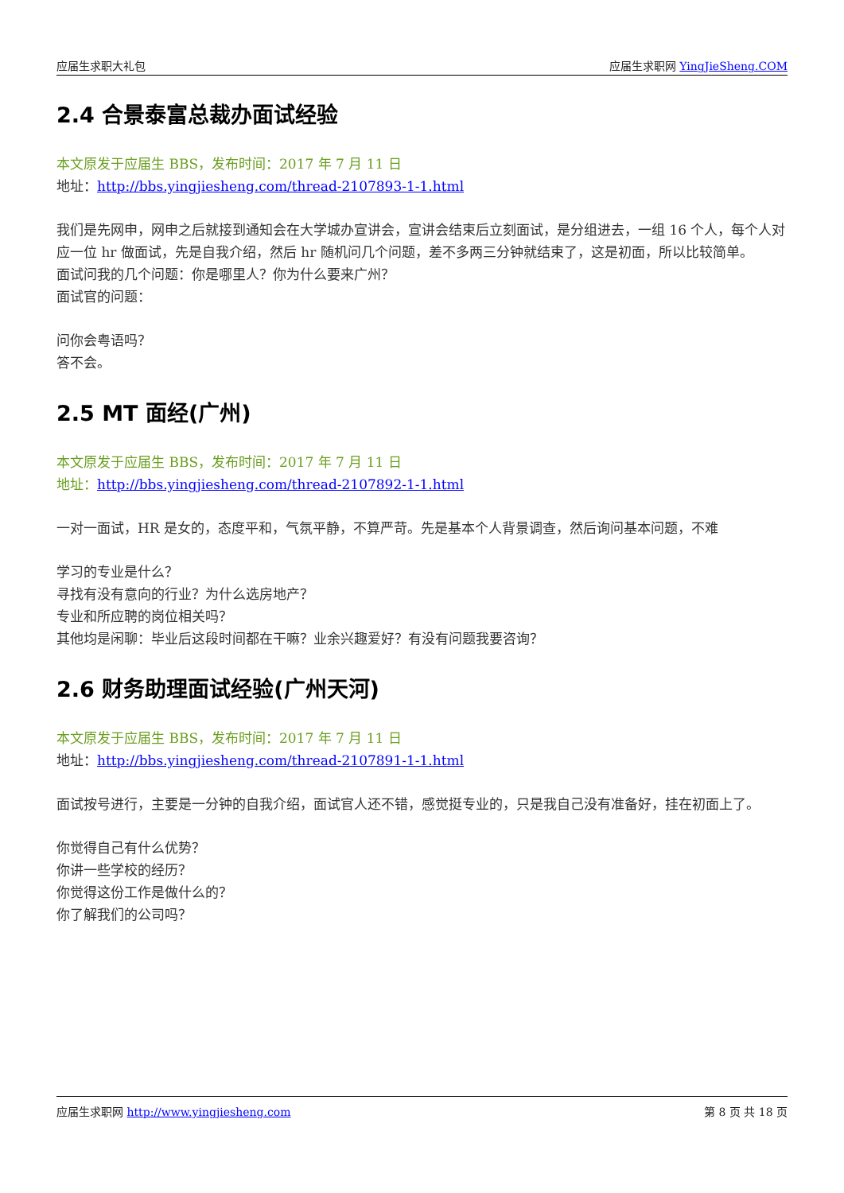应届生求职大礼包 应届生求职网 YingJieSheng.COM
2.4 合景泰富总裁办面试经验
本文原发于应届生 BBS，发布时间：2017 年 7 月 11 日
地址：http://bbs.yingjiesheng.com/thread-2107893-1-1.html
我们是先网申，网申之后就接到通知会在大学城办宣讲会，宣讲会结束后立刻面试，是分组进去，一组 16 个人，每个人对应一位 hr 做面试，先是自我介绍，然后 hr 随机问几个问题，差不多两三分钟就结束了，这是初面，所以比较简单。
面试问我的几个问题：你是哪里人？你为什么要来广州？
面试官的问题：
问你会粤语吗？
答不会。
2.5 MT 面经(广州)
本文原发于应届生 BBS，发布时间：2017 年 7 月 11 日
地址：http://bbs.yingjiesheng.com/thread-2107892-1-1.html
一对一面试，HR 是女的，态度平和，气氛平静，不算严苛。先是基本个人背景调查，然后询问基本问题，不难
学习的专业是什么？
寻找有没有意向的行业？为什么选房地产？
专业和所应聘的岗位相关吗？
其他均是闲聊：毕业后这段时间都在干嘛？业余兴趣爱好？有没有问题我要咨询？
2.6 财务助理面试经验(广州天河)
本文原发于应届生 BBS，发布时间：2017 年 7 月 11 日
地址：http://bbs.yingjiesheng.com/thread-2107891-1-1.html
面试按号进行，主要是一分钟的自我介绍，面试官人还不错，感觉挺专业的，只是我自己没有准备好，挂在初面上了。
你觉得自己有什么优势？
你讲一些学校的经历？
你觉得这份工作是做什么的？
你了解我们的公司吗？
应届生求职网 http://www.yingjiesheng.com 第 8 页 共 18 页